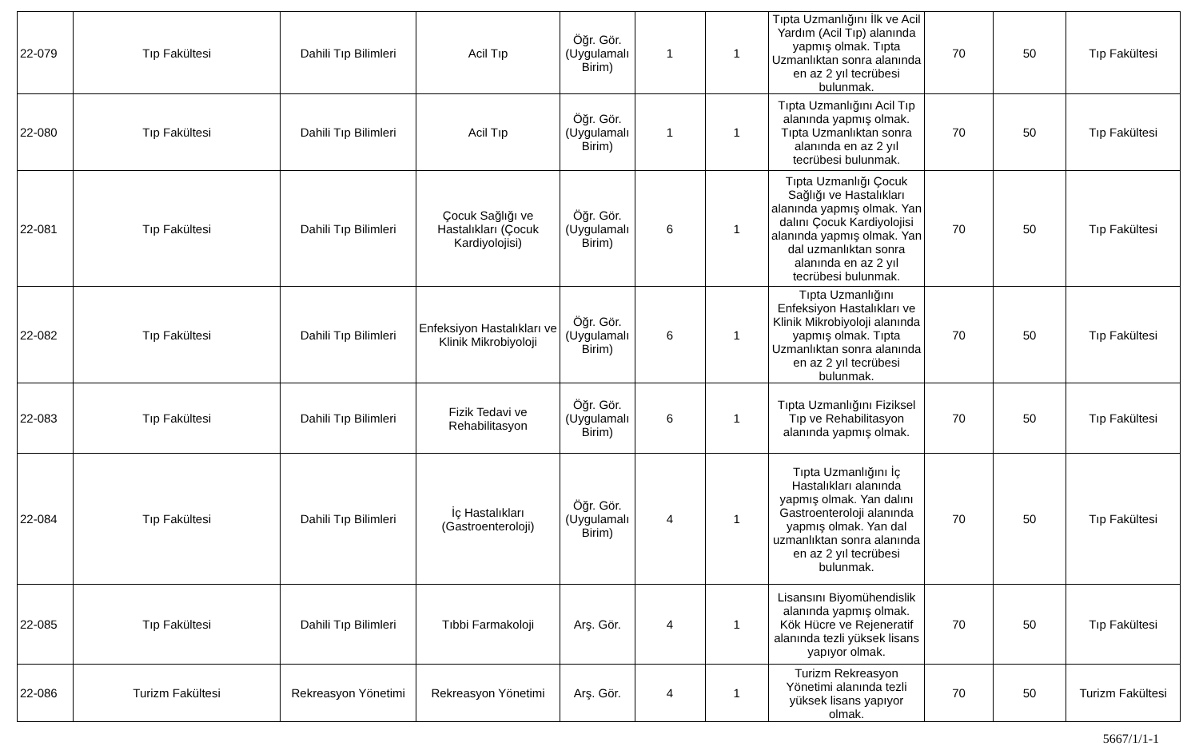| 22-079 | Tıp Fakültesi | Dahili Tıp Bilimleri | Acil Tıp | Öğr. Gör. (Uygulamalı Birim) | 1 | 1 | Tıpta Uzmanlığını İlk ve Acil Yardım (Acil Tıp) alanında yapmış olmak. Tıpta Uzmanlıktan sonra alanında en az 2 yıl tecrübesi bulunmak. | 70 | 50 | Tıp Fakültesi |
| 22-080 | Tıp Fakültesi | Dahili Tıp Bilimleri | Acil Tıp | Öğr. Gör. (Uygulamalı Birim) | 1 | 1 | Tıpta Uzmanlığını Acil Tıp alanında yapmış olmak. Tıpta Uzmanlıktan sonra alanında en az 2 yıl tecrübesi bulunmak. | 70 | 50 | Tıp Fakültesi |
| 22-081 | Tıp Fakültesi | Dahili Tıp Bilimleri | Çocuk Sağlığı ve Hastalıkları (Çocuk Kardiyolojisi) | Öğr. Gör. (Uygulamalı Birim) | 6 | 1 | Tıpta Uzmanlığı Çocuk Sağlığı ve Hastalıkları alanında yapmış olmak. Yan dalını Çocuk Kardiyolojisi alanında yapmış olmak. Yan dal uzmanlıktan sonra alanında en az 2 yıl tecrübesi bulunmak. | 70 | 50 | Tıp Fakültesi |
| 22-082 | Tıp Fakültesi | Dahili Tıp Bilimleri | Enfeksiyon Hastalıkları ve Klinik Mikrobiyoloji | Öğr. Gör. (Uygulamalı Birim) | 6 | 1 | Tıpta Uzmanlığını Enfeksiyon Hastalıkları ve Klinik Mikrobiyoloji alanında yapmış olmak. Tıpta Uzmanlıktan sonra alanında en az 2 yıl tecrübesi bulunmak. | 70 | 50 | Tıp Fakültesi |
| 22-083 | Tıp Fakültesi | Dahili Tıp Bilimleri | Fizik Tedavi ve Rehabilitasyon | Öğr. Gör. (Uygulamalı Birim) | 6 | 1 | Tıpta Uzmanlığını Fiziksel Tıp ve Rehabilitasyon alanında yapmış olmak. | 70 | 50 | Tıp Fakültesi |
| 22-084 | Tıp Fakültesi | Dahili Tıp Bilimleri | İç Hastalıkları (Gastroenteroloji) | Öğr. Gör. (Uygulamalı Birim) | 4 | 1 | Tıpta Uzmanlığını İç Hastalıkları alanında yapmış olmak. Yan dalını Gastroenteroloji alanında yapmış olmak. Yan dal uzmanlıktan sonra alanında en az 2 yıl tecrübesi bulunmak. | 70 | 50 | Tıp Fakültesi |
| 22-085 | Tıp Fakültesi | Dahili Tıp Bilimleri | Tıbbi Farmakoloji | Arş. Gör. | 4 | 1 | Lisansını Biyomühendislik alanında yapmış olmak. Kök Hücre ve Rejeneratif alanında tezli yüksek lisans yapıyor olmak. | 70 | 50 | Tıp Fakültesi |
| 22-086 | Turizm Fakültesi | Rekreasyon Yönetimi | Rekreasyon Yönetimi | Arş. Gör. | 4 | 1 | Turizm Rekreasyon Yönetimi alanında tezli yüksek lisans yapıyor olmak. | 70 | 50 | Turizm Fakültesi |
5667/1/1-1